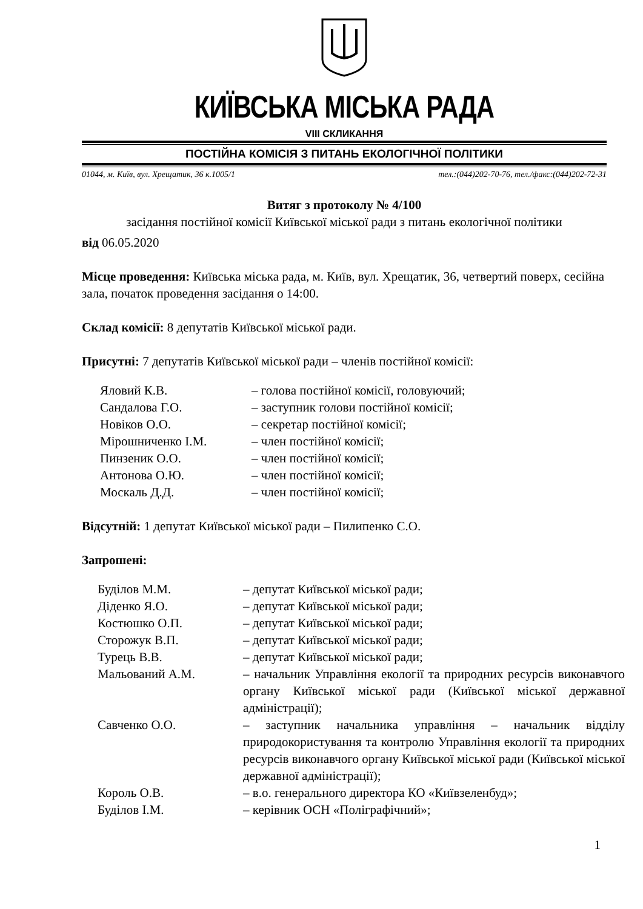КИЇВСЬКА МІСЬКА РАДА
VIII СКЛИКАННЯ
ПОСТІЙНА КОМІСІЯ З ПИТАНЬ ЕКОЛОГІЧНОЇ ПОЛІТИКИ
01044, м. Київ, вул. Хрещатик, 36 к.1005/1 тел.:(044)202-70-76, тел./факс:(044)202-72-31
Витяг з протоколу № 4/100
засідання постійної комісії Київської міської ради з питань екологічної політики
від 06.05.2020
Місце проведення: Київська міська рада, м. Київ, вул. Хрещатик, 36, четвертий поверх, сесійна зала, початок проведення засідання о 14:00.
Склад комісії: 8 депутатів Київської міської ради.
Присутні: 7 депутатів Київської міської ради – членів постійної комісії:
| Яловий К.В. | – голова постійної комісії, головуючий; |
| Сандалова Г.О. | – заступник голови постійної комісії; |
| Новіков О.О. | – секретар постійної комісії; |
| Мірошниченко І.М. | – член постійної комісії; |
| Пинзеник О.О. | – член постійної комісії; |
| Антонова О.Ю. | – член постійної комісії; |
| Москаль Д.Д. | – член постійної комісії; |
Відсутній: 1 депутат Київської міської ради – Пилипенко С.О.
Запрошені:
| Буділов М.М. | – депутат Київської міської ради; |
| Діденко Я.О. | – депутат Київської міської ради; |
| Костюшко О.П. | – депутат Київської міської ради; |
| Сторожук В.П. | – депутат Київської міської ради; |
| Турець В.В. | – депутат Київської міської ради; |
| Мальований А.М. | – начальник Управління екології та природних ресурсів виконавчого органу Київської міської ради (Київської міської державної адміністрації); |
| Савченко О.О. | – заступник начальника управління – начальник відділу природокористування та контролю Управління екології та природних ресурсів виконавчого органу Київської міської ради (Київської міської державної адміністрації); |
| Король О.В. | – в.о. генерального директора КО «Київзеленбуд»; |
| Буділов І.М. | – керівник ОСН «Поліграфічний»; |
1